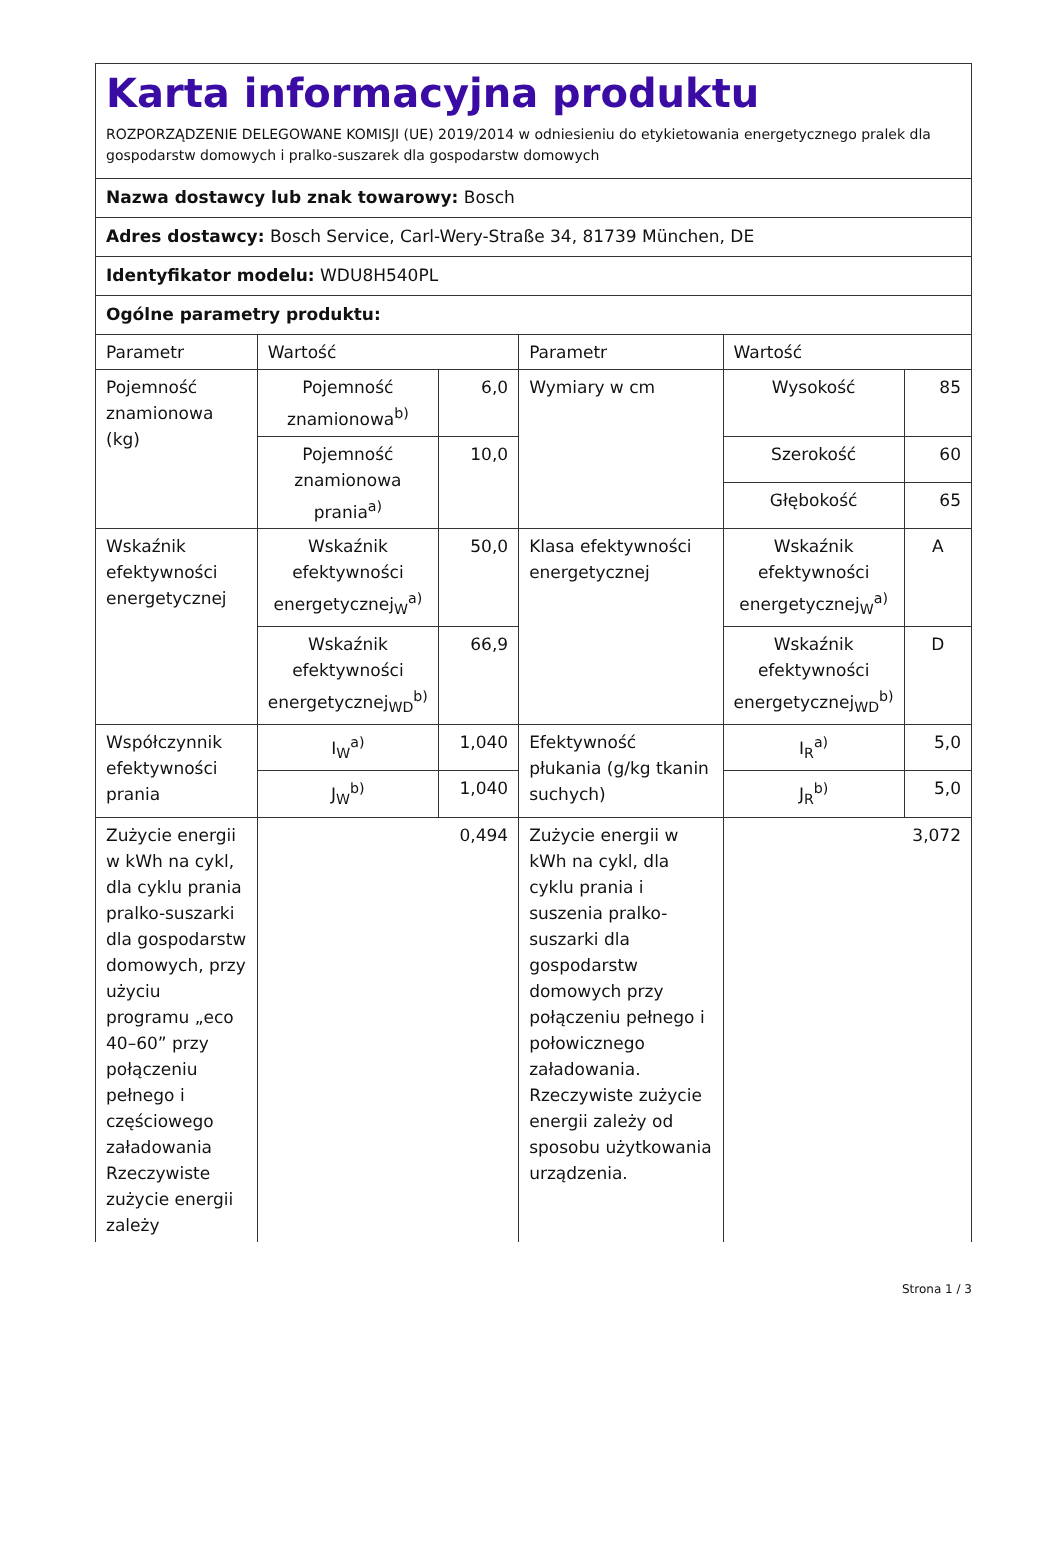Karta informacyjna produktu
ROZPORZĄDZENIE DELEGOWANE KOMISJI (UE) 2019/2014 w odniesieniu do etykietowania energetycznego pralek dla gospodarstw domowych i pralko-suszarek dla gospodarstw domowych
Nazwa dostawcy lub znak towarowy: Bosch
Adres dostawcy: Bosch Service, Carl-Wery-Straße 34, 81739 München, DE
Identyfikator modelu: WDU8H540PL
Ogólne parametry produktu:
| Parametr | Wartość | | Parametr | Wartość | |
| Pojemność znamionowa (kg) | Pojemność znamionowa<sup>b)</sup> | 6,0 | Wymiary w cm | Wysokość | 85 |
| | Pojemność znamionowa prania<sup>a)</sup> | 10,0 | | Szerokość | 60 |
| | | | | Głębokość | 65 |
| Wskaźnik efektywności energetycznej | Wskaźnik efektywności energetycznej<sub>W</sub><sup>a)</sup> | 50,0 | Klasa efektywności energetycznej | Wskaźnik efektywności energetycznej<sub>W</sub><sup>a)</sup> | A |
| | Wskaźnik efektywności energetycznej<sub>WD</sub><sup>b)</sup> | 66,9 | | Wskaźnik efektywności energetycznej<sub>WD</sub><sup>b)</sup> | D |
| Współczynnik efektywności prania | I<sub>W</sub><sup>a)</sup> | 1,040 | Efektywność płukania (g/kg tkanin suchych) | I<sub>R</sub><sup>a)</sup> | 5,0 |
| | J<sub>W</sub><sup>b)</sup> | 1,040 | | J<sub>R</sub><sup>b)</sup> | 5,0 |
| Zużycie energii w kWh na cykl, dla cyklu prania pralko-suszarki dla gospodarstw domowych, przy użyciu programu „eco 40–60” przy połączeniu pełnego i częściowego załadowania Rzeczywiste zużycie energii zależy | 0,494 | | Zużycie energii w kWh na cykl, dla cyklu prania i suszenia pralko-suszarki dla gospodarstw domowych przy połączeniu pełnego i połowicznego załadowania. Rzeczywiste zużycie energii zależy od sposobu użytkowania urządzenia. | 3,072 | |
Strona 1 / 3